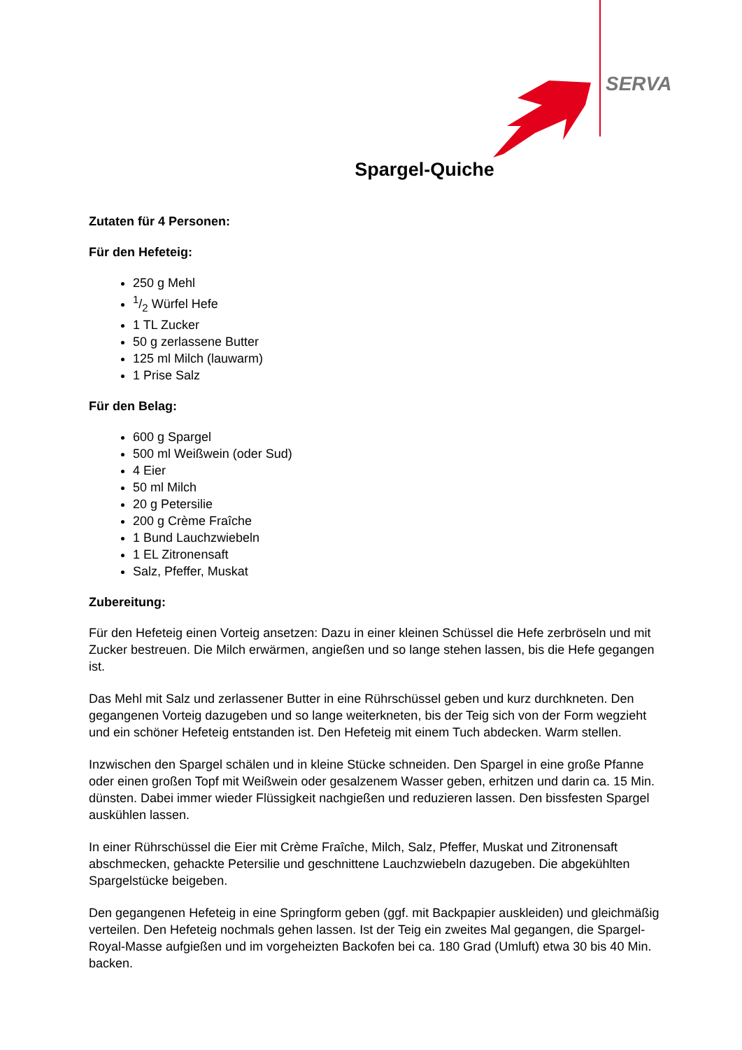SERVA
Spargel-Quiche
Zutaten für 4 Personen:
Für den Hefeteig:
250 g Mehl
1/2 Würfel Hefe
1 TL Zucker
50 g zerlassene Butter
125 ml Milch (lauwarm)
1 Prise Salz
Für den Belag:
600 g Spargel
500 ml Weißwein (oder Sud)
4 Eier
50 ml Milch
20 g Petersilie
200 g Crème Fraîche
1 Bund Lauchzwiebeln
1 EL Zitronensaft
Salz, Pfeffer, Muskat
Zubereitung:
Für den Hefeteig einen Vorteig ansetzen: Dazu in einer kleinen Schüssel die Hefe zerbröseln und mit Zucker bestreuen. Die Milch erwärmen, angießen und so lange stehen lassen, bis die Hefe gegangen ist.
Das Mehl mit Salz und zerlassener Butter in eine Rührschüssel geben und kurz durchkneten. Den gegangenen Vorteig dazugeben und so lange weiterkneten, bis der Teig sich von der Form wegzieht und ein schöner Hefeteig entstanden ist. Den Hefeteig mit einem Tuch abdecken. Warm stellen.
Inzwischen den Spargel schälen und in kleine Stücke schneiden. Den Spargel in eine große Pfanne oder einen großen Topf mit Weißwein oder gesalzenem Wasser geben, erhitzen und darin ca. 15 Min. dünsten. Dabei immer wieder Flüssigkeit nachgießen und reduzieren lassen. Den bissfesten Spargel auskühlen lassen.
In einer Rührschüssel die Eier mit Crème Fraîche, Milch, Salz, Pfeffer, Muskat und Zitronensaft abschmecken, gehackte Petersilie und geschnittene Lauchzwiebeln dazugeben. Die abgekühlten Spargelstücke beigeben.
Den gegangenen Hefeteig in eine Springform geben (ggf. mit Backpapier auskleiden) und gleichmäßig verteilen. Den Hefeteig nochmals gehen lassen. Ist der Teig ein zweites Mal gegangen, die Spargel-Royal-Masse aufgießen und im vorgeheizten Backofen bei ca. 180 Grad (Umluft) etwa 30 bis 40 Min. backen.